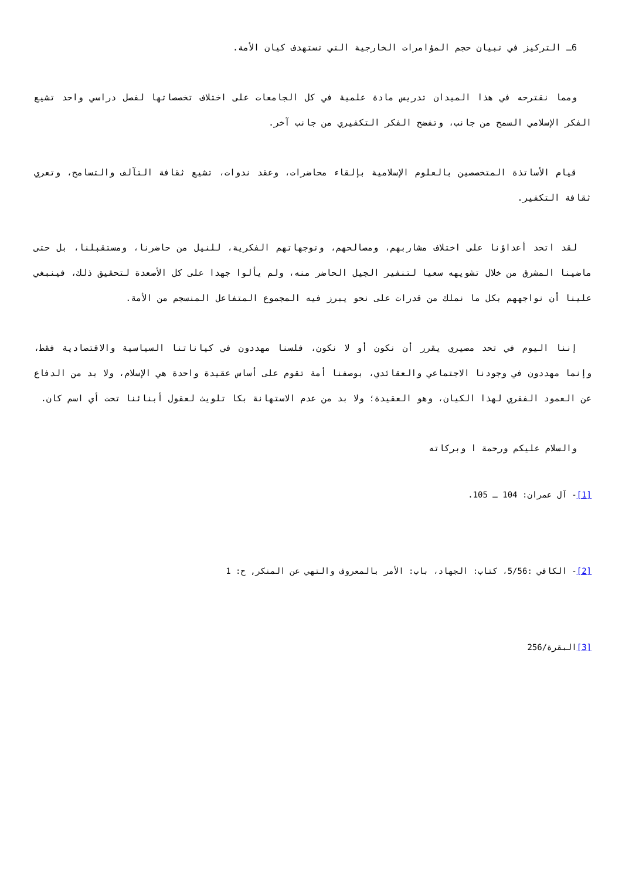6ـ التركيز في تبيان حجم المؤامرات الخارجية التي تستهدف كيان الأمة.
ومما نقترحه في هذا الميدان تدريس مادة علمية في كل الجامعات على اختلاف تخصصاتها لفصل دراسي واحد تشيع الفكر الإسلامي السمح من جانب، وتفضح الفكر التكفيري من جانب آخر.
قيام الأساتذة المتخصصين بالعلوم الإسلامية بإلقاء محاضرات، وعقد ندوات، تشيع ثقافة التآلف والتسامح، وتعري ثقافة التكفير.
لقد اتحد أعداؤنا على اختلاف مشاربهم، ومصالحهم، وتوجهاتهم الفكرية، للنيل من حاضرنا، ومستقبلنا، بل حتى ماضينا المشرق من خلال تشويهه سعيا لتنفير الجيل الحاضر منه، ولم يألوا جهدا على كل الأصعدة لتحقيق ذلك، فينبغي علينا أن نواجههم بكل ما نملك من قدرات على نحو يبرز فيه المجموع المتفاعل المنسجم من الأمة.
إننا اليوم في تحد مصيري يقرر أن نكون أو لا نكون، فلسنا مهددون في كياناتنا السياسية والاقتصادية فقط، وإنما مهددون في وجودنا الاجتماعي والعقائدي، بوصفنا أمة تقوم على أساس عقيدة واحدة هي الإسلام، ولا بد من الدفاع عن العمود الفقري لهذا الكيان، وهو العقيدة؛ ولا بد من عدم الاستهانة بكا تلويث لعقول أبنائنا تحت أي اسم كان.
والسلام عليكم ورحمة ا وبركاته
[1]- آل عمران: 104 ـ 105.
[2]- الكافي :5/56، كتاب: الجهاد، باب: الأمر بالمعروف والتهي عن المنكر, ح: 1
[3] البقرة/256